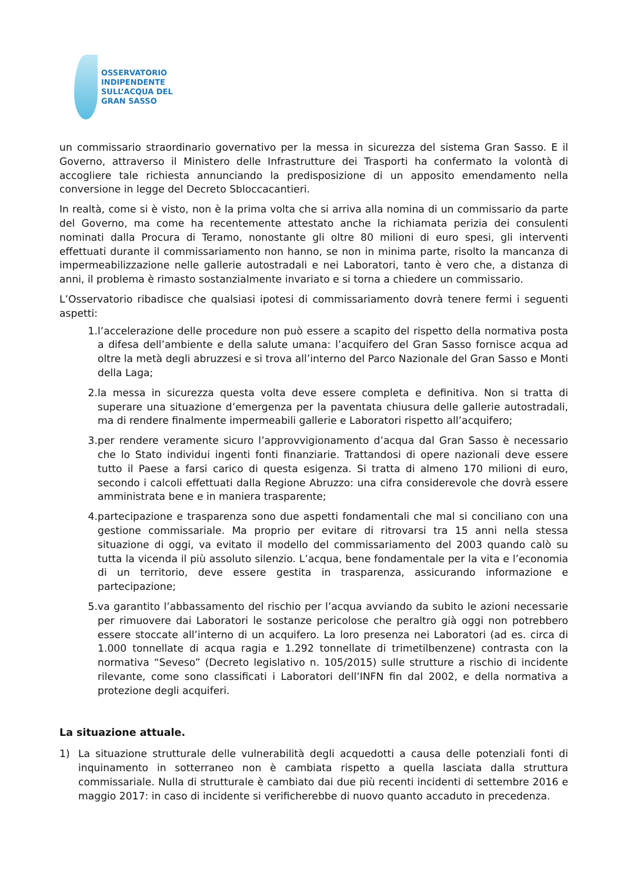OSSERVATORIO
INDIPENDENTE
SULL’ACQUA DEL
GRAN SASSO
un commissario straordinario governativo per la messa in sicurezza del sistema Gran Sasso. E il Governo, attraverso il Ministero delle Infrastrutture dei Trasporti ha confermato la volontà di accogliere tale richiesta annunciando la predisposizione di un apposito emendamento nella conversione in legge del Decreto Sbloccacantieri.
In realtà, come si è visto, non è la prima volta che si arriva alla nomina di un commissario da parte del Governo, ma come ha recentemente attestato anche la richiamata perizia dei consulenti nominati dalla Procura di Teramo, nonostante gli oltre 80 milioni di euro spesi, gli interventi effettuati durante il commissariamento non hanno, se non in minima parte, risolto la mancanza di impermeabilizzazione nelle gallerie autostradali e nei Laboratori, tanto è vero che, a distanza di anni, il problema è rimasto sostanzialmente invariato e si torna a chiedere un commissario.
L’Osservatorio ribadisce che qualsiasi ipotesi di commissariamento dovrà tenere fermi i seguenti aspetti:
1. l’accelerazione delle procedure non può essere a scapito del rispetto della normativa posta a difesa dell’ambiente e della salute umana: l’acquifero del Gran Sasso fornisce acqua ad oltre la metà degli abruzzesi e si trova all’interno del Parco Nazionale del Gran Sasso e Monti della Laga;
2. la messa in sicurezza questa volta deve essere completa e definitiva. Non si tratta di superare una situazione d’emergenza per la paventata chiusura delle gallerie autostradali, ma di rendere finalmente impermeabili gallerie e Laboratori rispetto all’acquifero;
3. per rendere veramente sicuro l’approvvigionamento d’acqua dal Gran Sasso è necessario che lo Stato individui ingenti fonti finanziarie. Trattandosi di opere nazionali deve essere tutto il Paese a farsi carico di questa esigenza. Si tratta di almeno 170 milioni di euro, secondo i calcoli effettuati dalla Regione Abruzzo: una cifra considerevole che dovrà essere amministrata bene e in maniera trasparente;
4. partecipazione e trasparenza sono due aspetti fondamentali che mal si conciliano con una gestione commissariale. Ma proprio per evitare di ritrovarsi tra 15 anni nella stessa situazione di oggi, va evitato il modello del commissariamento del 2003 quando calò su tutta la vicenda il più assoluto silenzio. L’acqua, bene fondamentale per la vita e l’economia di un territorio, deve essere gestita in trasparenza, assicurando informazione e partecipazione;
5. va garantito l’abbassamento del rischio per l’acqua avviando da subito le azioni necessarie per rimuovere dai Laboratori le sostanze pericolose che peraltro già oggi non potrebbero essere stoccate all’interno di un acquifero. La loro presenza nei Laboratori (ad es. circa di 1.000 tonnellate di acqua ragia e 1.292 tonnellate di trimetilbenzene) contrasta con la normativa “Seveso” (Decreto legislativo n. 105/2015) sulle strutture a rischio di incidente rilevante, come sono classificati i Laboratori dell’INFN fin dal 2002, e della normativa a protezione degli acquiferi.
La situazione attuale.
1) La situazione strutturale delle vulnerabilità degli acquedotti a causa delle potenziali fonti di inquinamento in sotterraneo non è cambiata rispetto a quella lasciata dalla struttura commissariale. Nulla di strutturale è cambiato dai due più recenti incidenti di settembre 2016 e maggio 2017: in caso di incidente si verificherebbe di nuovo quanto accaduto in precedenza.